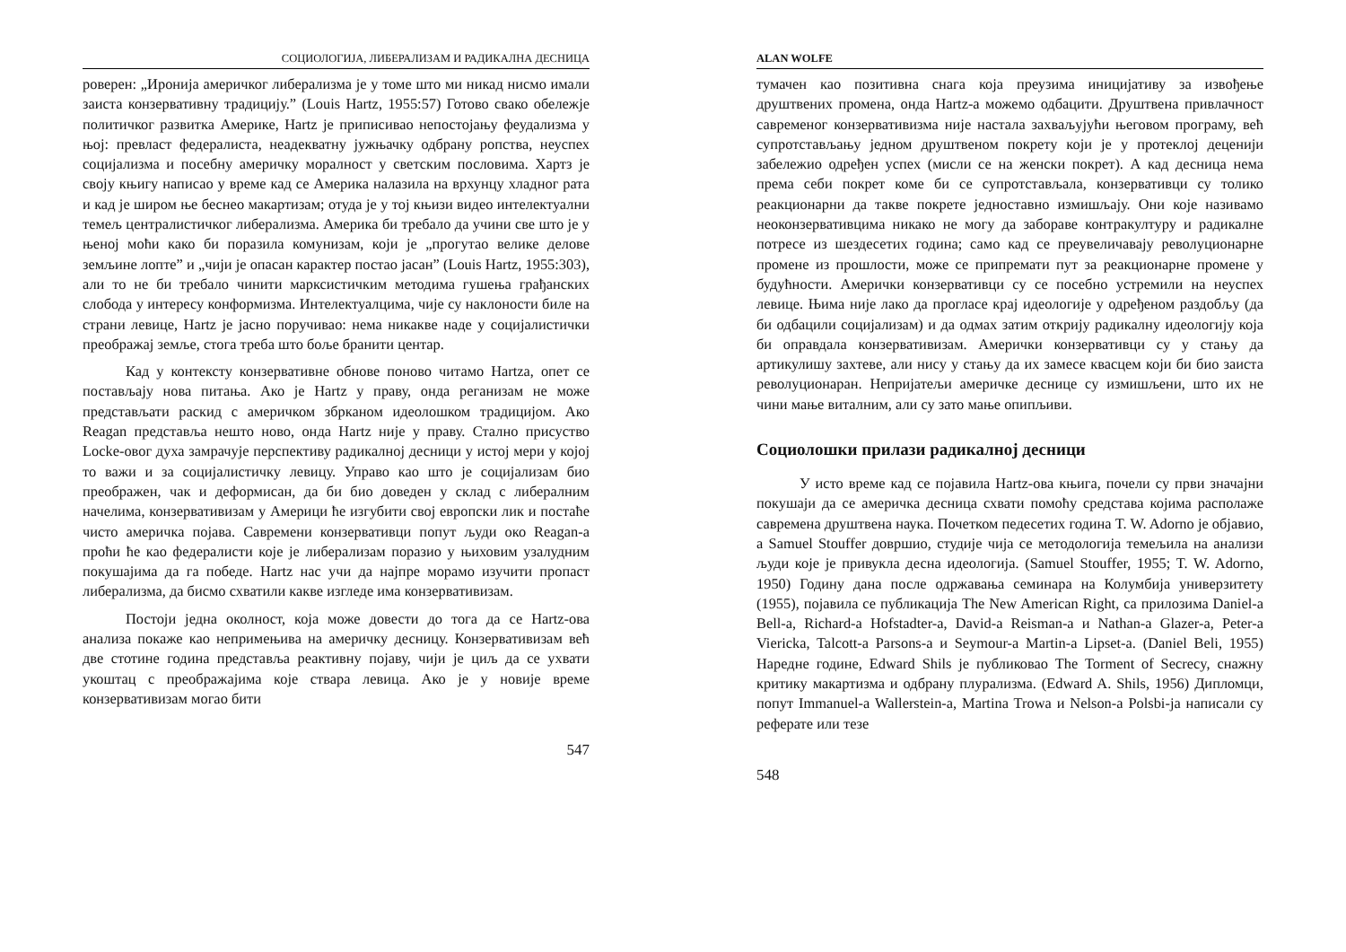СОЦИОЛОГИЈА, ЛИБЕРАЛИЗАМ И РАДИКАЛНА ДЕСНИЦА
роверен: „Иронија америчког либерализма је у томе што ми никад нисмо имали заиста конзервативну традицију.” (Louis Hartz, 1955:57) Готово свако обележје политичког развитка Америке, Hartz је приписивао непостојању феудализма у њој: превласт федералиста, неадекватну јужњачку одбрану ропства, неуспех социјализма и посебну америчку моралност у светским пословима. Хартз је своју књигу написао у време кад се Америка налазила на врхунцу хладног рата и кад је широм ње беснео макартизам; отуда је у тој књизи видео интелектуални темељ централистичког либерализма. Америка би требало да учини све што је у њеној моћи како би поразила комунизам, који је „прогутао велике делове земљине лопте” и „чији је опасан карактер постао јасан” (Louis Hartz, 1955:303), али то не би требало чинити марксистичким методима гушења грађанских слобода у интересу конформизма. Интелектуалцима, чије су наклоности биле на страни левице, Hartz је јасно поручивао: нема никакве наде у социјалистички преображај земље, стога треба што боље бранити центар.
Кад у контексту конзервативне обнове поново читамо Hartzа, опет се постављају нова питања. Ако је Hartz у праву, онда реганизам не може представљати раскид с америчком збрканом идеолошком традицијом. Ако Reagan представља нешто ново, онда Hartz није у праву. Стално присуство Locke-овог духа замрачује перспективу радикалној десници у истој мери у којој то важи и за социјалистичку левицу. Управо као што је социјализам био преображен, чак и деформисан, да би био доведен у склад с либералним начелима, конзервативизам у Америци ће изгубити свој европски лик и постаће чисто америчка појава. Савремени конзервативци попут људи око Reagan-а проћи ће као федералисти које је либерализам поразио у њиховим узалудним покушајима да га победе. Hartz нас учи да најпре морамо изучити пропаст либерализма, да бисмо схватили какве изгледе има конзервативизам.
Постоји једна околност, која може довести до тога да се Hartz-ова анализа покаже као непримењива на америчку десницу. Конзервативизам већ две стотине година представља реактивну појаву, чији је циљ да се ухвати укоштац с преображајима које ствара левица. Ако је у новије време конзервативизам могао бити
547
ALAN WOLFE
тумачен као позитивна снага која преузима иницијативу за извођење друштвених промена, онда Hartz-а можемо одбацити. Друштвена привлачност савременог конзервативизма није настала захваљујући његовом програму, већ супротстављању једном друштвеном покрету који је у протеклој деценији забележио одређен успех (мисли се на женски покрет). А кад десница нема према себи покрет коме би се супротстављала, конзервативци су толико реакционарни да такве покрете једноставно измишљају. Они које називамо неоконзервативцима никако не могу да забораве контракултуру и радикалне потресе из шездесетих година; само кад се преувеличавају револуционарне промене из прошлости, може се припремати пут за реакционарне промене у будућности. Амерички конзервативци су се посебно устремили на неуспех левице. Њима није лако да прогласе крај идеологије у одређеном раздобљу (да би одбацили социјализам) и да одмах затим открију радикалну идеологију која би оправдала конзервативизам. Амерички конзервативци су у стању да артикулишу захтеве, али нису у стању да их замесе квасцем који би био заиста револуционаран. Непријатељи америчке деснице су измишљени, што их не чини мање виталним, али су зато мање опипљиви.
Социолошки прилази радикалној десници
У исто време кад се појавила Hartz-ова књига, почели су први значајни покушаји да се америчка десница схвати помоћу средстава којима располаже савремена друштвена наука. Почетком педесетих година T. W. Adorno је објавио, а Samuel Stouffer довршио, студије чија се методологија темељила на анализи људи које је привукла десна идеологија. (Samuel Stouffer, 1955; T. W. Adorno, 1950) Годину дана после одржавања семинара на Колумбија универзитету (1955), појавила се публикација The New American Right, са прилозима Daniel-а Bell-а, Richard-а Hofstadter-а, David-а Reisman-а и Nathan-а Glazer-а, Peter-а Viericka, Talcott-а Parsons-а и Seymour-а Martin-а Lipset-а. (Daniel Beli, 1955) Наредне године, Edward Shils је публиковао The Torment of Secrecy, снажну критику макартизма и одбрану плурализма. (Edward A. Shils, 1956) Дипломци, попут Immanuel-а Wallerstein-а, Martina Trowa и Nelson-а Polsbi-ја написали су реферате или тезе
548